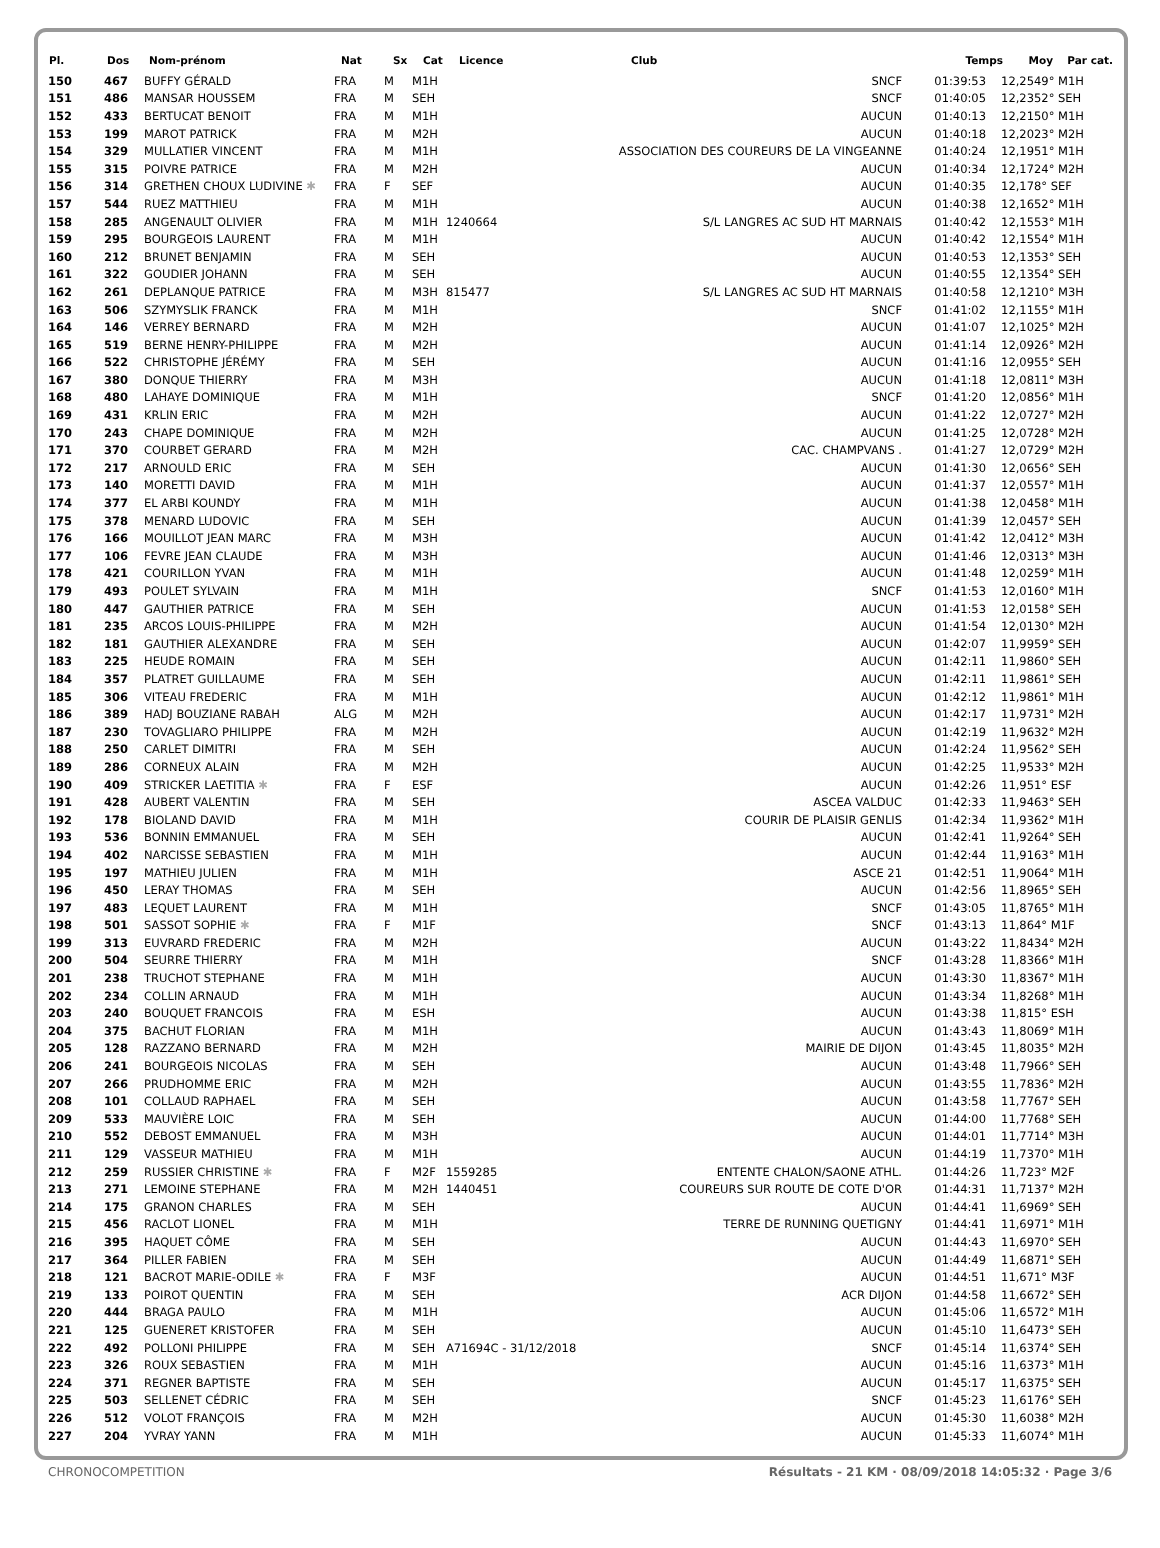| Pl. | Dos | Nom-prénom | Nat | Sx | Cat | Licence | Club | Temps | Moy | Par cat. |
| --- | --- | --- | --- | --- | --- | --- | --- | --- | --- | --- |
| 150 | 467 | BUFFY GÉRALD | FRA | M | M1H | | SNCF | 01:39:53 | 12,25 | 49° M1H |
| 151 | 486 | MANSAR HOUSSEM | FRA | M | SEH | | SNCF | 01:40:05 | 12,23 | 52° SEH |
| 152 | 433 | BERTUCAT BENOIT | FRA | M | M1H | | AUCUN | 01:40:13 | 12,21 | 50° M1H |
| 153 | 199 | MAROT PATRICK | FRA | M | M2H | | AUCUN | 01:40:18 | 12,20 | 23° M2H |
| 154 | 329 | MULLATIER VINCENT | FRA | M | M1H | | ASSOCIATION DES COUREURS DE LA VINGEANNE | 01:40:24 | 12,19 | 51° M1H |
| 155 | 315 | POIVRE PATRICE | FRA | M | M2H | | AUCUN | 01:40:34 | 12,17 | 24° M2H |
| 156 | 314 | GRETHEN CHOUX LUDIVINE ✱ | FRA | F | SEF | | AUCUN | 01:40:35 | 12,17 | 8° SEF |
| 157 | 544 | RUEZ MATTHIEU | FRA | M | M1H | | AUCUN | 01:40:38 | 12,16 | 52° M1H |
| 158 | 285 | ANGENAULT OLIVIER | FRA | M | M1H | 1240664 | S/L LANGRES AC SUD HT MARNAIS | 01:40:42 | 12,15 | 53° M1H |
| 159 | 295 | BOURGEOIS LAURENT | FRA | M | M1H | | AUCUN | 01:40:42 | 12,15 | 54° M1H |
| 160 | 212 | BRUNET BENJAMIN | FRA | M | SEH | | AUCUN | 01:40:53 | 12,13 | 53° SEH |
| 161 | 322 | GOUDIER JOHANN | FRA | M | SEH | | AUCUN | 01:40:55 | 12,13 | 54° SEH |
| 162 | 261 | DEPLANQUE PATRICE | FRA | M | M3H | 815477 | S/L LANGRES AC SUD HT MARNAIS | 01:40:58 | 12,12 | 10° M3H |
| 163 | 506 | SZYMYSLIK FRANCK | FRA | M | M1H | | SNCF | 01:41:02 | 12,11 | 55° M1H |
| 164 | 146 | VERREY BERNARD | FRA | M | M2H | | AUCUN | 01:41:07 | 12,10 | 25° M2H |
| 165 | 519 | BERNE HENRY-PHILIPPE | FRA | M | M2H | | AUCUN | 01:41:14 | 12,09 | 26° M2H |
| 166 | 522 | CHRISTOPHE JÉRÉMY | FRA | M | SEH | | AUCUN | 01:41:16 | 12,09 | 55° SEH |
| 167 | 380 | DONQUE THIERRY | FRA | M | M3H | | AUCUN | 01:41:18 | 12,08 | 11° M3H |
| 168 | 480 | LAHAYE DOMINIQUE | FRA | M | M1H | | SNCF | 01:41:20 | 12,08 | 56° M1H |
| 169 | 431 | KRLIN ERIC | FRA | M | M2H | | AUCUN | 01:41:22 | 12,07 | 27° M2H |
| 170 | 243 | CHAPE DOMINIQUE | FRA | M | M2H | | AUCUN | 01:41:25 | 12,07 | 28° M2H |
| 171 | 370 | COURBET GERARD | FRA | M | M2H | | CAC. CHAMPVANS . | 01:41:27 | 12,07 | 29° M2H |
| 172 | 217 | ARNOULD ERIC | FRA | M | SEH | | AUCUN | 01:41:30 | 12,06 | 56° SEH |
| 173 | 140 | MORETTI DAVID | FRA | M | M1H | | AUCUN | 01:41:37 | 12,05 | 57° M1H |
| 174 | 377 | EL ARBI KOUNDY | FRA | M | M1H | | AUCUN | 01:41:38 | 12,04 | 58° M1H |
| 175 | 378 | MENARD LUDOVIC | FRA | M | SEH | | AUCUN | 01:41:39 | 12,04 | 57° SEH |
| 176 | 166 | MOUILLOT JEAN MARC | FRA | M | M3H | | AUCUN | 01:41:42 | 12,04 | 12° M3H |
| 177 | 106 | FEVRE JEAN CLAUDE | FRA | M | M3H | | AUCUN | 01:41:46 | 12,03 | 13° M3H |
| 178 | 421 | COURILLON YVAN | FRA | M | M1H | | AUCUN | 01:41:48 | 12,02 | 59° M1H |
| 179 | 493 | POULET SYLVAIN | FRA | M | M1H | | SNCF | 01:41:53 | 12,01 | 60° M1H |
| 180 | 447 | GAUTHIER PATRICE | FRA | M | SEH | | AUCUN | 01:41:53 | 12,01 | 58° SEH |
| 181 | 235 | ARCOS LOUIS-PHILIPPE | FRA | M | M2H | | AUCUN | 01:41:54 | 12,01 | 30° M2H |
| 182 | 181 | GAUTHIER ALEXANDRE | FRA | M | SEH | | AUCUN | 01:42:07 | 11,99 | 59° SEH |
| 183 | 225 | HEUDE ROMAIN | FRA | M | SEH | | AUCUN | 01:42:11 | 11,98 | 60° SEH |
| 184 | 357 | PLATRET GUILLAUME | FRA | M | SEH | | AUCUN | 01:42:11 | 11,98 | 61° SEH |
| 185 | 306 | VITEAU FREDERIC | FRA | M | M1H | | AUCUN | 01:42:12 | 11,98 | 61° M1H |
| 186 | 389 | HADJ BOUZIANE RABAH | ALG | M | M2H | | AUCUN | 01:42:17 | 11,97 | 31° M2H |
| 187 | 230 | TOVAGLIARO PHILIPPE | FRA | M | M2H | | AUCUN | 01:42:19 | 11,96 | 32° M2H |
| 188 | 250 | CARLET DIMITRI | FRA | M | SEH | | AUCUN | 01:42:24 | 11,95 | 62° SEH |
| 189 | 286 | CORNEUX ALAIN | FRA | M | M2H | | AUCUN | 01:42:25 | 11,95 | 33° M2H |
| 190 | 409 | STRICKER LAETITIA ✱ | FRA | F | ESF | | AUCUN | 01:42:26 | 11,95 | 1° ESF |
| 191 | 428 | AUBERT VALENTIN | FRA | M | SEH | | ASCEA VALDUC | 01:42:33 | 11,94 | 63° SEH |
| 192 | 178 | BIOLAND DAVID | FRA | M | M1H | | COURIR DE PLAISIR GENLIS | 01:42:34 | 11,93 | 62° M1H |
| 193 | 536 | BONNIN EMMANUEL | FRA | M | SEH | | AUCUN | 01:42:41 | 11,92 | 64° SEH |
| 194 | 402 | NARCISSE SEBASTIEN | FRA | M | M1H | | AUCUN | 01:42:44 | 11,91 | 63° M1H |
| 195 | 197 | MATHIEU JULIEN | FRA | M | M1H | | ASCE 21 | 01:42:51 | 11,90 | 64° M1H |
| 196 | 450 | LERAY THOMAS | FRA | M | SEH | | AUCUN | 01:42:56 | 11,89 | 65° SEH |
| 197 | 483 | LEQUET LAURENT | FRA | M | M1H | | SNCF | 01:43:05 | 11,87 | 65° M1H |
| 198 | 501 | SASSOT SOPHIE ✱ | FRA | F | M1F | | SNCF | 01:43:13 | 11,86 | 4° M1F |
| 199 | 313 | EUVRARD FREDERIC | FRA | M | M2H | | AUCUN | 01:43:22 | 11,84 | 34° M2H |
| 200 | 504 | SEURRE THIERRY | FRA | M | M1H | | SNCF | 01:43:28 | 11,83 | 66° M1H |
| 201 | 238 | TRUCHOT STEPHANE | FRA | M | M1H | | AUCUN | 01:43:30 | 11,83 | 67° M1H |
| 202 | 234 | COLLIN ARNAUD | FRA | M | M1H | | AUCUN | 01:43:34 | 11,82 | 68° M1H |
| 203 | 240 | BOUQUET FRANCOIS | FRA | M | ESH | | AUCUN | 01:43:38 | 11,81 | 5° ESH |
| 204 | 375 | BACHUT FLORIAN | FRA | M | M1H | | AUCUN | 01:43:43 | 11,80 | 69° M1H |
| 205 | 128 | RAZZANO BERNARD | FRA | M | M2H | | MAIRIE DE DIJON | 01:43:45 | 11,80 | 35° M2H |
| 206 | 241 | BOURGEOIS NICOLAS | FRA | M | SEH | | AUCUN | 01:43:48 | 11,79 | 66° SEH |
| 207 | 266 | PRUDHOMME ERIC | FRA | M | M2H | | AUCUN | 01:43:55 | 11,78 | 36° M2H |
| 208 | 101 | COLLAUD RAPHAEL | FRA | M | SEH | | AUCUN | 01:43:58 | 11,77 | 67° SEH |
| 209 | 533 | MAUVIÈRE LOIC | FRA | M | SEH | | AUCUN | 01:44:00 | 11,77 | 68° SEH |
| 210 | 552 | DEBOST EMMANUEL | FRA | M | M3H | | AUCUN | 01:44:01 | 11,77 | 14° M3H |
| 211 | 129 | VASSEUR MATHIEU | FRA | M | M1H | | AUCUN | 01:44:19 | 11,73 | 70° M1H |
| 212 | 259 | RUSSIER CHRISTINE ✱ | FRA | F | M2F | 1559285 | ENTENTE CHALON/SAONE ATHL. | 01:44:26 | 11,72 | 3° M2F |
| 213 | 271 | LEMOINE STEPHANE | FRA | M | M2H | 1440451 | COUREURS SUR ROUTE DE COTE D'OR | 01:44:31 | 11,71 | 37° M2H |
| 214 | 175 | GRANON CHARLES | FRA | M | SEH | | AUCUN | 01:44:41 | 11,69 | 69° SEH |
| 215 | 456 | RACLOT LIONEL | FRA | M | M1H | | TERRE DE RUNNING QUETIGNY | 01:44:41 | 11,69 | 71° M1H |
| 216 | 395 | HAQUET CÔME | FRA | M | SEH | | AUCUN | 01:44:43 | 11,69 | 70° SEH |
| 217 | 364 | PILLER FABIEN | FRA | M | SEH | | AUCUN | 01:44:49 | 11,68 | 71° SEH |
| 218 | 121 | BACROT MARIE-ODILE ✱ | FRA | F | M3F | | AUCUN | 01:44:51 | 11,67 | 1° M3F |
| 219 | 133 | POIROT QUENTIN | FRA | M | SEH | | ACR DIJON | 01:44:58 | 11,66 | 72° SEH |
| 220 | 444 | BRAGA PAULO | FRA | M | M1H | | AUCUN | 01:45:06 | 11,65 | 72° M1H |
| 221 | 125 | GUENERET KRISTOFER | FRA | M | SEH | | AUCUN | 01:45:10 | 11,64 | 73° SEH |
| 222 | 492 | POLLONI PHILIPPE | FRA | M | SEH | A71694C - 31/12/2018 | SNCF | 01:45:14 | 11,63 | 74° SEH |
| 223 | 326 | ROUX SEBASTIEN | FRA | M | M1H | | AUCUN | 01:45:16 | 11,63 | 73° M1H |
| 224 | 371 | REGNER BAPTISTE | FRA | M | SEH | | AUCUN | 01:45:17 | 11,63 | 75° SEH |
| 225 | 503 | SELLENET CÉDRIC | FRA | M | SEH | | SNCF | 01:45:23 | 11,61 | 76° SEH |
| 226 | 512 | VOLOT FRANÇOIS | FRA | M | M2H | | AUCUN | 01:45:30 | 11,60 | 38° M2H |
| 227 | 204 | YVRAY YANN | FRA | M | M1H | | AUCUN | 01:45:33 | 11,60 | 74° M1H |
CHRONOCOMPETITION Résultats - 21 KM · 08/09/2018 14:05:32 · Page 3/6